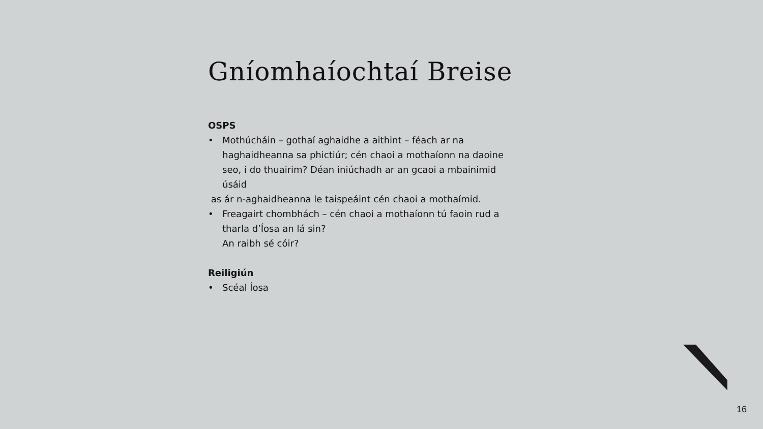Gníomhaíochtaí Breise
OSPS
• Mothúcháin – gothaí aghaidhe a aithint – féach ar na haghaidheanna sa phictiúr; cén chaoi a mothaíonn na daoine seo, i do thuairim? Déan iniúchadh ar an gcaoi a mbainimid úsáid
as ár n-aghaidheanna le taispeáint cén chaoi a mothaímid.
• Freagairt chombhách – cén chaoi a mothaíonn tú faoin rud a tharla d’Íosa an lá sin?
An raibh sé cóir?
Reiligiún
• Scéal Íosa
16